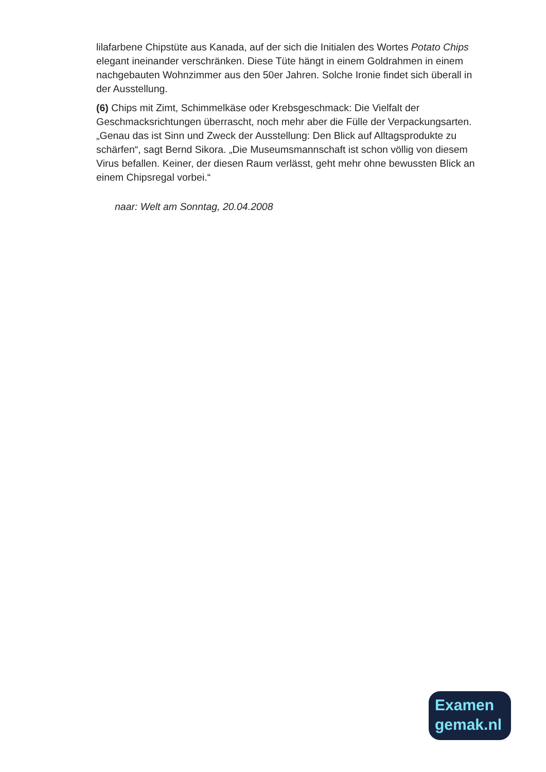lilafarbene Chipstüte aus Kanada, auf der sich die Initialen des Wortes Potato Chips elegant ineinander verschränken. Diese Tüte hängt in einem Goldrahmen in einem nachgebauten Wohnzimmer aus den 50er Jahren. Solche Ironie findet sich überall in der Ausstellung.
(6) Chips mit Zimt, Schimmelkäse oder Krebsgeschmack: Die Vielfalt der Geschmacksrichtungen überrascht, noch mehr aber die Fülle der Verpackungsarten. „Genau das ist Sinn und Zweck der Ausstellung: Den Blick auf Alltagsprodukte zu schärfen“, sagt Bernd Sikora. „Die Museumsmannschaft ist schon völlig von diesem Virus befallen. Keiner, der diesen Raum verlässt, geht mehr ohne bewussten Blick an einem Chipsregal vorbei.“
naar: Welt am Sonntag, 20.04.2008
Examen
gemak.nl